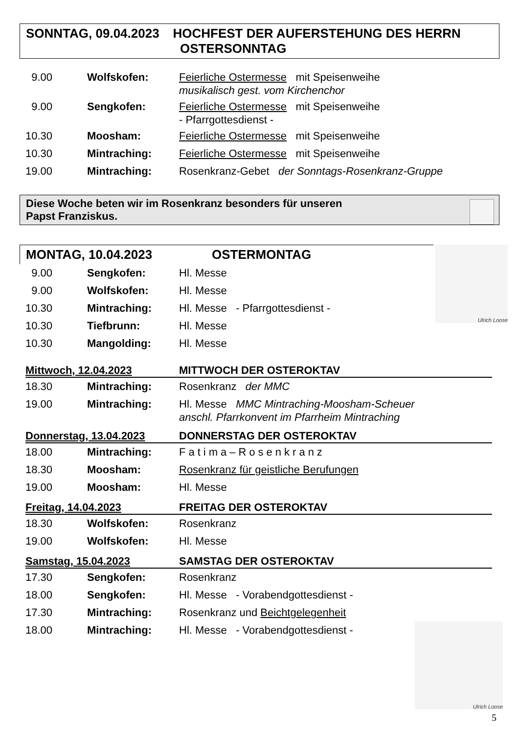SONNTAG, 09.04.2023 HOCHFEST DER AUFERSTEHUNG DES HERRN OSTERSONNTAG
9.00 Wolfskofen: Feierliche Ostermesse mit Speisenweihe
musikalisch gest. vom Kirchenchor
9.00 Sengkofen: Feierliche Ostermesse mit Speisenweihe
- Pfarrgottesdienst -
10.30 Moosham: Feierliche Ostermesse mit Speisenweihe
10.30 Mintraching: Feierliche Ostermesse mit Speisenweihe
19.00 Mintraching: Rosenkranz-Gebet der Sonntags-Rosenkranz-Gruppe
Diese Woche beten wir im Rosenkranz besonders für unseren
Papst Franziskus.
MONTAG, 10.04.2023 OSTERMONTAG
Ulrich Loose
9.00 Sengkofen: Hl. Messe
9.00 Wolfskofen: Hl. Messe
10.30 Mintraching: Hl. Messe - Pfarrgottesdienst -
10.30 Tiefbrunn: Hl. Messe
10.30 Mangolding: Hl. Messe
Mittwoch, 12.04.2023 MITTWOCH DER OSTEROKTAV
18.30 Mintraching: Rosenkranz der MMC
19.00 Mintraching: Hl. Messe MMC Mintraching-Moosham-Scheuer
anschl. Pfarrkonvent im Pfarrheim Mintraching
Donnerstag, 13.04.2023 DONNERSTAG DER OSTEROKTAV
18.00 Mintraching: Fatima–Rosenkranz
18.30 Moosham: Rosenkranz für geistliche Berufungen
19.00 Moosham: Hl. Messe
Freitag, 14.04.2023 FREITAG DER OSTEROKTAV
18.30 Wolfskofen: Rosenkranz
19.00 Wolfskofen: Hl. Messe
Samstag, 15.04.2023 SAMSTAG DER OSTEROKTAV
17.30 Sengkofen: Rosenkranz
18.00 Sengkofen: Hl. Messe - Vorabendgottesdienst -
17.30 Mintraching: Rosenkranz und Beichtgelegenheit
18.00 Mintraching: Hl. Messe - Vorabendgottesdienst -
Ulrich Loose
5